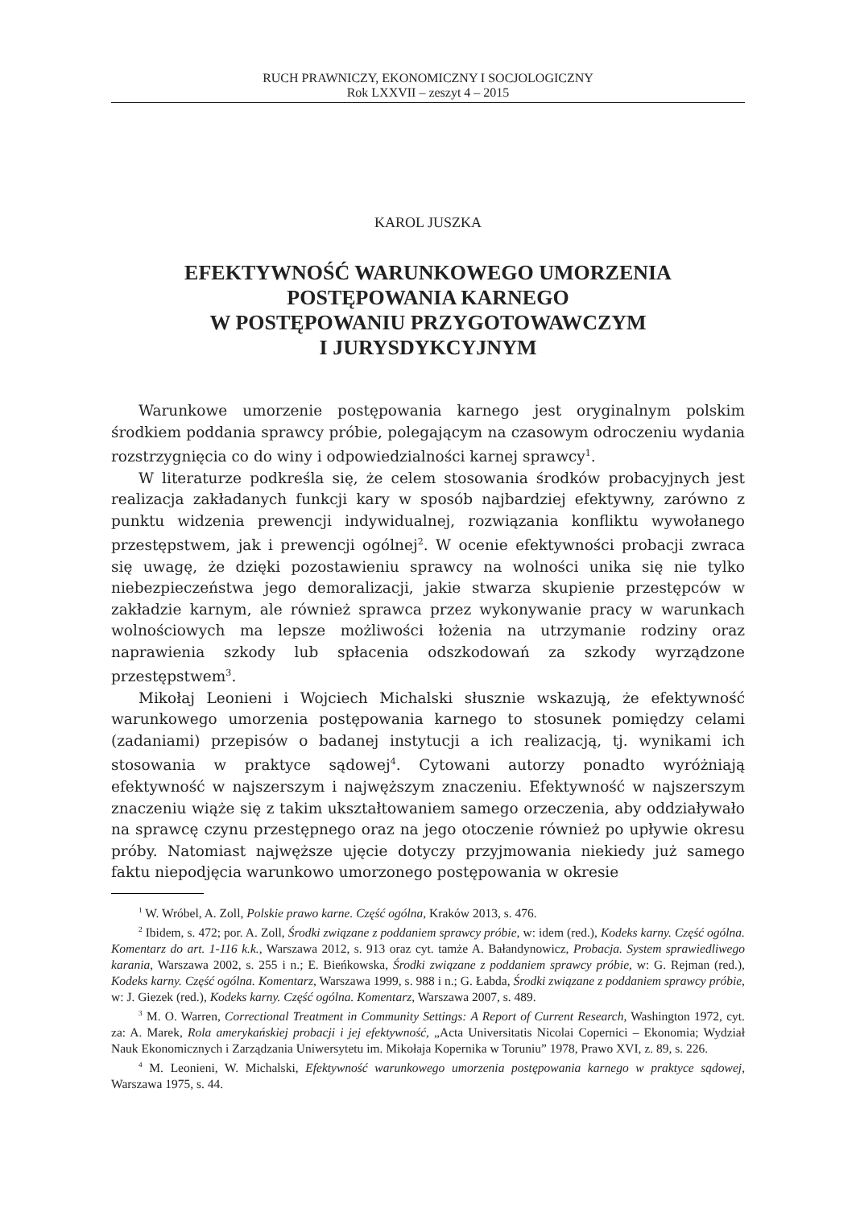RUCH PRAWNICZY, EKONOMICZNY I SOCJOLOGICZNY
Rok LXXVII – zeszyt 4 – 2015
KAROL JUSZKA
EFEKTYWNOŚĆ WARUNKOWEGO UMORZENIA
POSTĘPOWANIA KARNEGO
W POSTĘPOWANIU PRZYGOTOWAWCZYM
I JURYSDYKCYJNYM
Warunkowe umorzenie postępowania karnego jest oryginalnym polskim środkiem poddania sprawcy próbie, polegającym na czasowym odroczeniu wydania rozstrzygnięcia co do winy i odpowiedzialności karnej sprawcy<sup>1</sup>.
W literaturze podkreśla się, że celem stosowania środków probacyjnych jest realizacja zakładanych funkcji kary w sposób najbardziej efektywny, zarówno z punktu widzenia prewencji indywidualnej, rozwiązania konfliktu wywołanego przestępstwem, jak i prewencji ogólnej<sup>2</sup>. W ocenie efektywności probacji zwraca się uwagę, że dzięki pozostawieniu sprawcy na wolności unika się nie tylko niebezpieczeństwa jego demoralizacji, jakie stwarza skupienie przestępców w zakładzie karnym, ale również sprawca przez wykonywanie pracy w warunkach wolnościowych ma lepsze możliwości łożenia na utrzymanie rodziny oraz naprawienia szkody lub spłacenia odszkodowań za szkody wyrządzone przestępstwem<sup>3</sup>.
Mikołaj Leonieni i Wojciech Michalski słusznie wskazują, że efektywność warunkowego umorzenia postępowania karnego to stosunek pomiędzy celami (zadaniami) przepisów o badanej instytucji a ich realizacją, tj. wynikami ich stosowania w praktyce sądowej<sup>4</sup>. Cytowani autorzy ponadto wyróżniają efektywność w najszerszym i najwęższym znaczeniu. Efektywność w najszerszym znaczeniu wiąże się z takim ukształtowaniem samego orzeczenia, aby oddziaływało na sprawcę czynu przestępnego oraz na jego otoczenie również po upływie okresu próby. Natomiast najwęższe ujęcie dotyczy przyjmowania niekiedy już samego faktu niepodjęcia warunkowo umorzonego postępowania w okresie
<sup>1</sup> W. Wróbel, A. Zoll, Polskie prawo karne. Część ogólna, Kraków 2013, s. 476.
<sup>2</sup> Ibidem, s. 472; por. A. Zoll, Środki związane z poddaniem sprawcy próbie, w: idem (red.), Kodeks karny. Część ogólna. Komentarz do art. 1-116 k.k., Warszawa 2012, s. 913 oraz cyt. tamże A. Bałandynowicz, Probacja. System sprawiedliwego karania, Warszawa 2002, s. 255 i n.; E. Bieńkowska, Środki związane z poddaniem sprawcy próbie, w: G. Rejman (red.), Kodeks karny. Część ogólna. Komentarz, Warszawa 1999, s. 988 i n.; G. Łabda, Środki związane z poddaniem sprawcy próbie, w: J. Giezek (red.), Kodeks karny. Część ogólna. Komentarz, Warszawa 2007, s. 489.
<sup>3</sup> M. O. Warren, Correctional Treatment in Community Settings: A Report of Current Research, Washington 1972, cyt. za: A. Marek, Rola amerykańskiej probacji i jej efektywność, „Acta Universitatis Nicolai Copernici – Ekonomia; Wydział Nauk Ekonomicznych i Zarządzania Uniwersytetu im. Mikołaja Kopernika w Toruniu” 1978, Prawo XVI, z. 89, s. 226.
<sup>4</sup> M. Leonieni, W. Michalski, Efektywność warunkowego umorzenia postępowania karnego w praktyce sądowej, Warszawa 1975, s. 44.